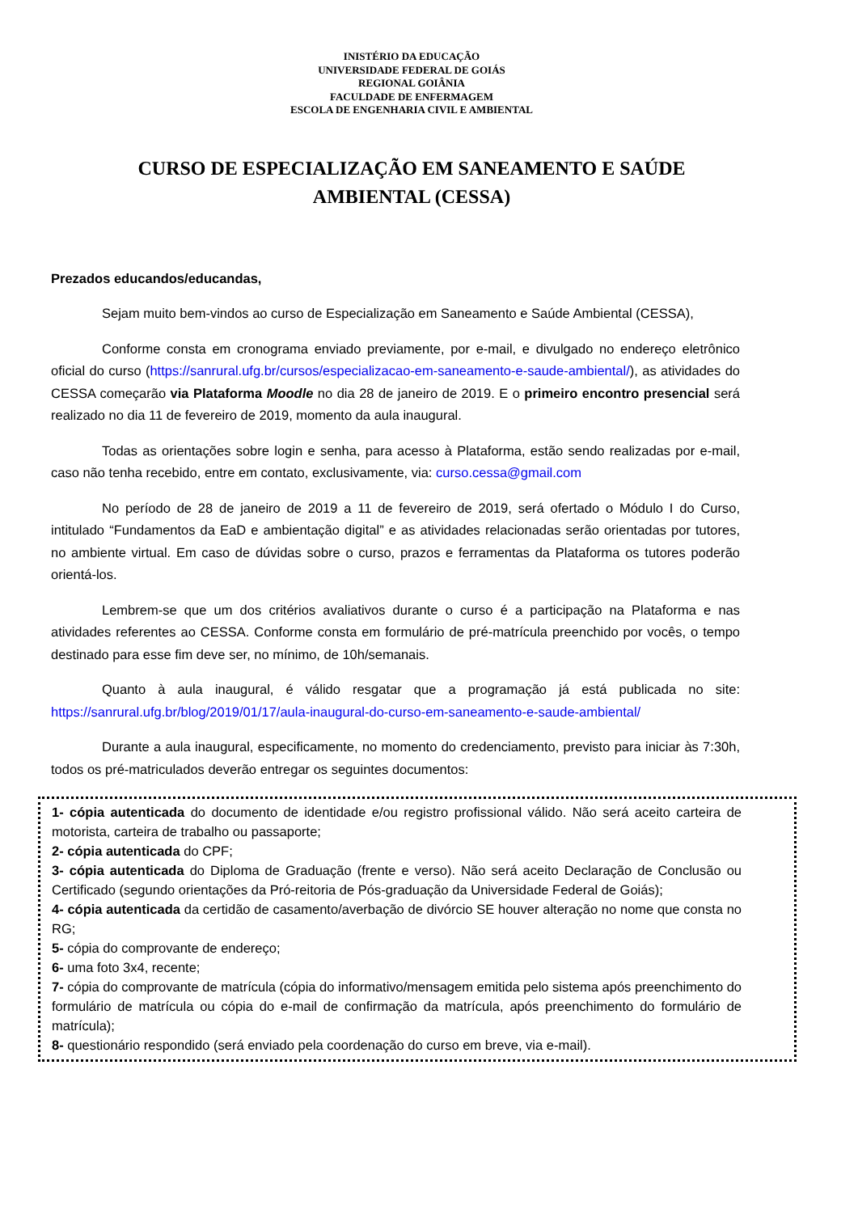INISTÉRIO DA EDUCAÇÃO
UNIVERSIDADE FEDERAL DE GOIÁS
REGIONAL GOIÂNIA
FACULDADE DE ENFERMAGEM
ESCOLA DE ENGENHARIA CIVIL E AMBIENTAL
CURSO DE ESPECIALIZAÇÃO EM SANEAMENTO E SAÚDE
AMBIENTAL (CESSA)
Prezados educandos/educandas,
Sejam muito bem-vindos ao curso de Especialização em Saneamento e Saúde Ambiental (CESSA),
Conforme consta em cronograma enviado previamente, por e-mail, e divulgado no endereço eletrônico oficial do curso (https://sanrural.ufg.br/cursos/especializacao-em-saneamento-e-saude-ambiental/), as atividades do CESSA começarão via Plataforma Moodle no dia 28 de janeiro de 2019. E o primeiro encontro presencial será realizado no dia 11 de fevereiro de 2019, momento da aula inaugural.
Todas as orientações sobre login e senha, para acesso à Plataforma, estão sendo realizadas por e-mail, caso não tenha recebido, entre em contato, exclusivamente, via: curso.cessa@gmail.com
No período de 28 de janeiro de 2019 a 11 de fevereiro de 2019, será ofertado o Módulo I do Curso, intitulado “Fundamentos da EaD e ambientação digital” e as atividades relacionadas serão orientadas por tutores, no ambiente virtual. Em caso de dúvidas sobre o curso, prazos e ferramentas da Plataforma os tutores poderão orientá-los.
Lembrem-se que um dos critérios avaliativos durante o curso é a participação na Plataforma e nas atividades referentes ao CESSA. Conforme consta em formulário de pré-matrícula preenchido por vocês, o tempo destinado para esse fim deve ser, no mínimo, de 10h/semanais.
Quanto à aula inaugural, é válido resgatar que a programação já está publicada no site: https://sanrural.ufg.br/blog/2019/01/17/aula-inaugural-do-curso-em-saneamento-e-saude-ambiental/
Durante a aula inaugural, especificamente, no momento do credenciamento, previsto para iniciar às 7:30h, todos os pré-matriculados deverão entregar os seguintes documentos:
1- cópia autenticada do documento de identidade e/ou registro profissional válido. Não será aceito carteira de motorista, carteira de trabalho ou passaporte;
2- cópia autenticada do CPF;
3- cópia autenticada do Diploma de Graduação (frente e verso). Não será aceito Declaração de Conclusão ou Certificado (segundo orientações da Pró-reitoria de Pós-graduação da Universidade Federal de Goiás);
4- cópia autenticada da certidão de casamento/averbação de divórcio SE houver alteração no nome que consta no RG;
5- cópia do comprovante de endereço;
6- uma foto 3x4, recente;
7- cópia do comprovante de matrícula (cópia do informativo/mensagem emitida pelo sistema após preenchimento do formulário de matrícula ou cópia do e-mail de confirmação da matrícula, após preenchimento do formulário de matrícula);
8- questionário respondido (será enviado pela coordenação do curso em breve, via e-mail).